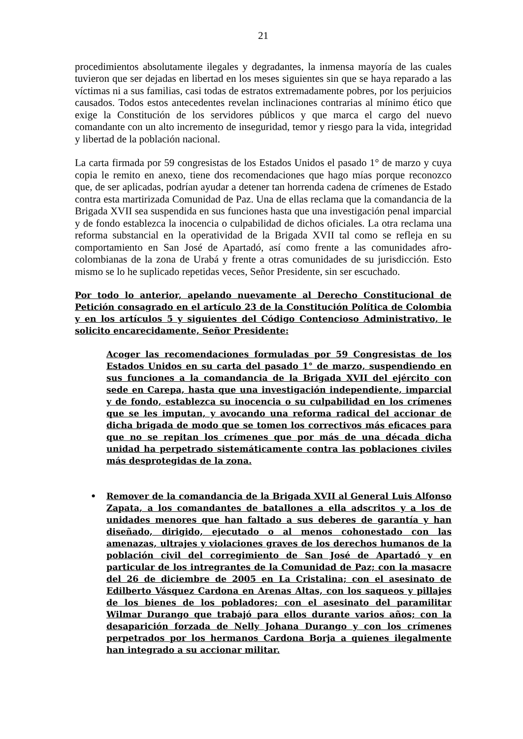21
procedimientos absolutamente ilegales y degradantes, la inmensa mayoría de las cuales tuvieron que ser dejadas en libertad en los meses siguientes sin que se haya reparado a las víctimas ni a sus familias, casi todas de estratos extremadamente pobres, por los perjuicios causados. Todos estos antecedentes revelan inclinaciones contrarias al mínimo ético que exige la Constitución de los servidores públicos y que marca el cargo del nuevo comandante con un alto incremento de inseguridad, temor y riesgo para la vida, integridad y libertad de la población nacional.
La carta firmada por 59 congresistas de los Estados Unidos el pasado 1° de marzo y cuya copia le remito en anexo, tiene dos recomendaciones que hago mías porque reconozco que, de ser aplicadas, podrían ayudar a detener tan horrenda cadena de crímenes de Estado contra esta martirizada Comunidad de Paz. Una de ellas reclama que la comandancia de la Brigada XVII sea suspendida en sus funciones hasta que una investigación penal imparcial y de fondo establezca la inocencia o culpabilidad de dichos oficiales. La otra reclama una reforma substancial en la operatividad de la Brigada XVII tal como se refleja en su comportamiento en San José de Apartadó, así como frente a las comunidades afro-colombianas de la zona de Urabá y frente a otras comunidades de su jurisdicción. Esto mismo se lo he suplicado repetidas veces, Señor Presidente, sin ser escuchado.
Por todo lo anterior, apelando nuevamente al Derecho Constitucional de Petición consagrado en el artículo 23 de la Constitución Política de Colombia y en los artículos 5 y siguientes del Código Contencioso Administrativo, le solicito encarecidamente, Señor Presidente:
Acoger las recomendaciones formuladas por 59 Congresistas de los Estados Unidos en su carta del pasado 1° de marzo, suspendiendo en sus funciones a la comandancia de la Brigada XVII del ejército con sede en Carepa, hasta que una investigación independiente, imparcial y de fondo, establezca su inocencia o su culpabilidad en los crímenes que se les imputan, y avocando una reforma radical del accionar de dicha brigada de modo que se tomen los correctivos más eficaces para que no se repitan los crímenes que por más de una década dicha unidad ha perpetrado sistemáticamente contra las poblaciones civiles más desprotegidas de la zona.
• Remover de la comandancia de la Brigada XVII al General Luis Alfonso Zapata, a los comandantes de batallones a ella adscritos y a los de unidades menores que han faltado a sus deberes de garantía y han diseñado, dirigido, ejecutado o al menos cohonestado con las amenazas, ultrajes y violaciones graves de los derechos humanos de la población civil del corregimiento de San José de Apartadó y en particular de los intregrantes de la Comunidad de Paz; con la masacre del 26 de diciembre de 2005 en La Cristalina; con el asesinato de Edilberto Vásquez Cardona en Arenas Altas, con los saqueos y pillajes de los bienes de los pobladores; con el asesinato del paramilitar Wilmar Durango que trabajó para ellos durante varios años; con la desaparición forzada de Nelly Johana Durango y con los crímenes perpetrados por los hermanos Cardona Borja a quienes ilegalmente han integrado a su accionar militar.